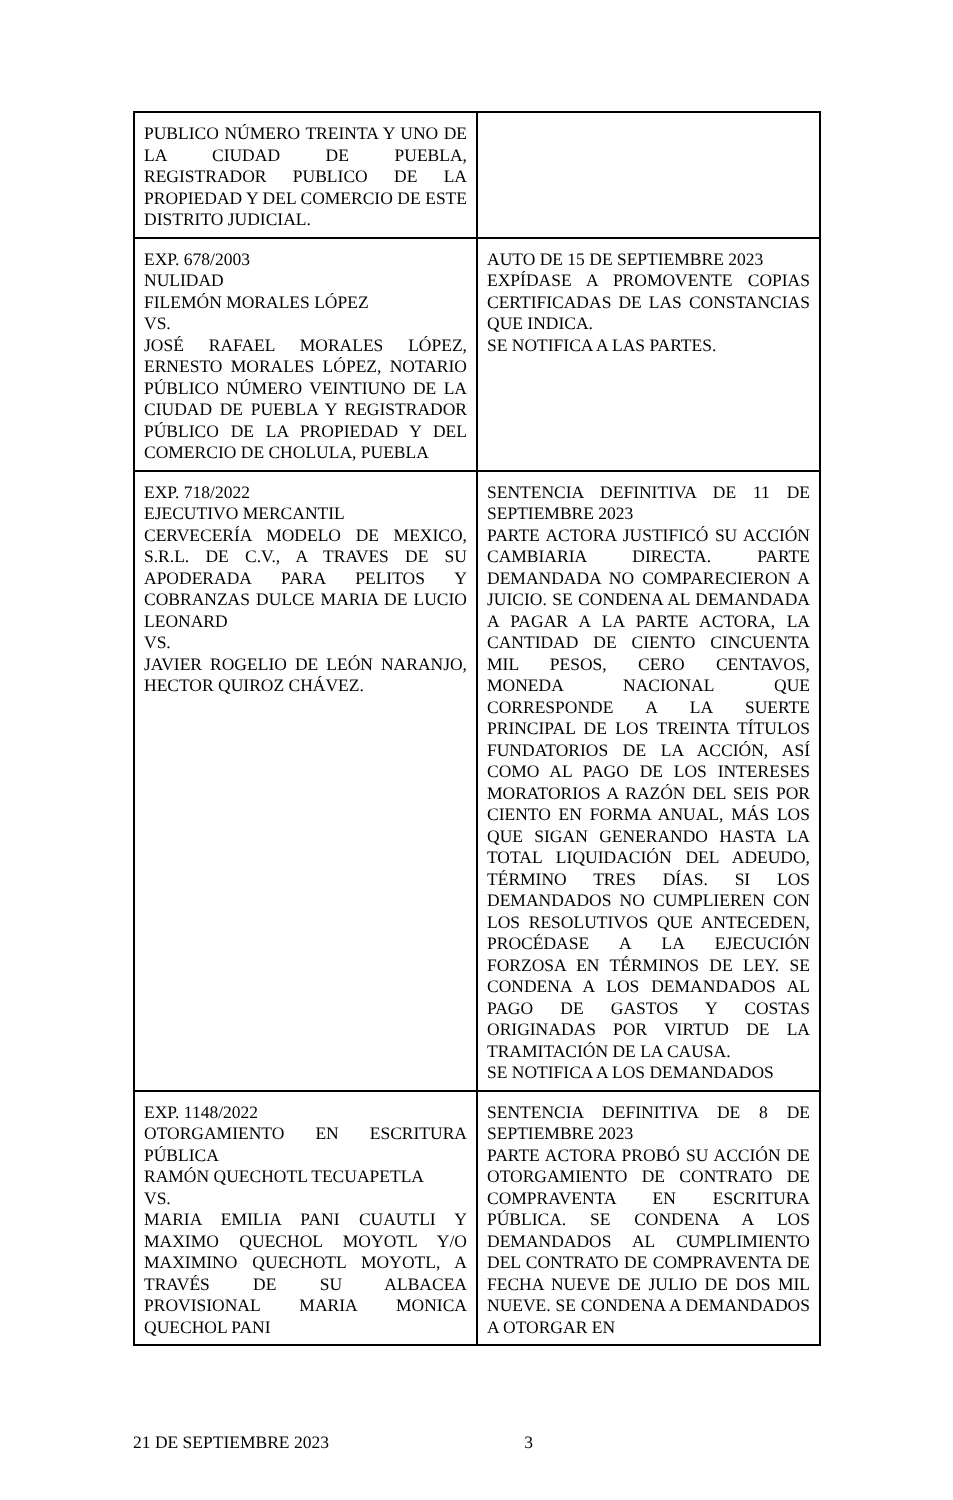| PUBLICO NÚMERO TREINTA Y UNO DE LA CIUDAD DE PUEBLA, REGISTRADOR PUBLICO DE LA PROPIEDAD Y DEL COMERCIO DE ESTE DISTRITO JUDICIAL. | |
| EXP. 678/2003 NULIDAD FILEMÓN MORALES LÓPEZ VS. JOSÉ RAFAEL MORALES LÓPEZ, ERNESTO MORALES LÓPEZ, NOTARIO PÚBLICO NÚMERO VEINTIUNO DE LA CIUDAD DE PUEBLA Y REGISTRADOR PÚBLICO DE LA PROPIEDAD Y DEL COMERCIO DE CHOLULA, PUEBLA | AUTO DE 15 DE SEPTIEMBRE 2023 EXPÍDASE A PROMOVENTE COPIAS CERTIFICADAS DE LAS CONSTANCIAS QUE INDICA. SE NOTIFICA A LAS PARTES. |
| EXP. 718/2022 EJECUTIVO MERCANTIL CERVECERÍA MODELO DE MEXICO, S.R.L. DE C.V., A TRAVES DE SU APODERADA PARA PELITOS Y COBRANZAS DULCE MARIA DE LUCIO LEONARD VS. JAVIER ROGELIO DE LEÓN NARANJO, HECTOR QUIROZ CHÁVEZ. | SENTENCIA DEFINITIVA DE 11 DE SEPTIEMBRE 2023 PARTE ACTORA JUSTIFICÓ SU ACCIÓN CAMBIARIA DIRECTA. PARTE DEMANDADA NO COMPARECIERON A JUICIO. SE CONDENA AL DEMANDADA A PAGAR A LA PARTE ACTORA, LA CANTIDAD DE CIENTO CINCUENTA MIL PESOS, CERO CENTAVOS, MONEDA NACIONAL QUE CORRESPONDE A LA SUERTE PRINCIPAL DE LOS TREINTA TÍTULOS FUNDATORIOS DE LA ACCIÓN, ASÍ COMO AL PAGO DE LOS INTERESES MORATORIOS A RAZÓN DEL SEIS POR CIENTO EN FORMA ANUAL, MÁS LOS QUE SIGAN GENERANDO HASTA LA TOTAL LIQUIDACIÓN DEL ADEUDO, TÉRMINO TRES DÍAS. SI LOS DEMANDADOS NO CUMPLIEREN CON LOS RESOLUTIVOS QUE ANTECEDEN, PROCÉDASE A LA EJECUCIÓN FORZOSA EN TÉRMINOS DE LEY. SE CONDENA A LOS DEMANDADOS AL PAGO DE GASTOS Y COSTAS ORIGINADAS POR VIRTUD DE LA TRAMITACIÓN DE LA CAUSA. SE NOTIFICA A LOS DEMANDADOS |
| EXP. 1148/2022 OTORGAMIENTO EN ESCRITURA PÚBLICA RAMÓN QUECHOTL TECUAPETLA VS. MARIA EMILIA PANI CUAUTLI Y MAXIMO QUECHOL MOYOTL Y/O MAXIMINO QUECHOTL MOYOTL, A TRAVÉS DE SU ALBACEA PROVISIONAL MARIA MONICA QUECHOL PANI | SENTENCIA DEFINITIVA DE 8 DE SEPTIEMBRE 2023 PARTE ACTORA PROBÓ SU ACCIÓN DE OTORGAMIENTO DE CONTRATO DE COMPRAVENTA EN ESCRITURA PÚBLICA. SE CONDENA A LOS DEMANDADOS AL CUMPLIMIENTO DEL CONTRATO DE COMPRAVENTA DE FECHA NUEVE DE JULIO DE DOS MIL NUEVE. SE CONDENA A DEMANDADOS A OTORGAR EN |
21 DE SEPTIEMBRE 2023 3